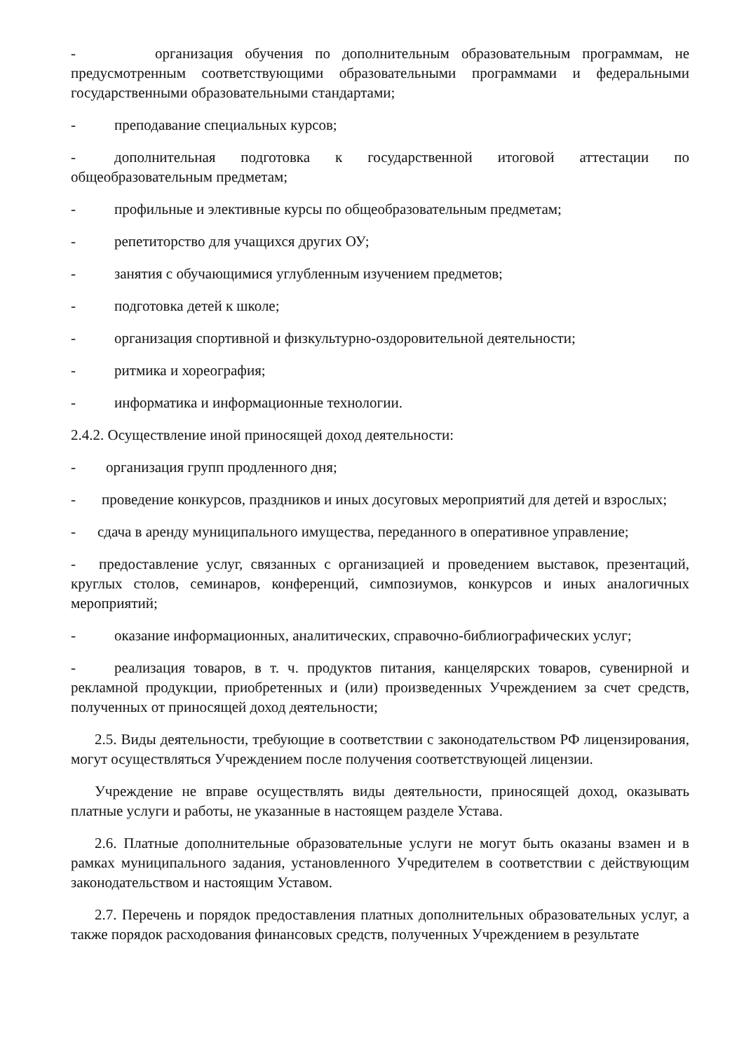- организация обучения по дополнительным образовательным программам, не предусмотренным соответствующими образовательными программами и федеральными государственными образовательными стандартами;
- преподавание специальных курсов;
- дополнительная подготовка к государственной итоговой аттестации по общеобразовательным предметам;
- профильные и элективные курсы по общеобразовательным предметам;
- репетиторство для учащихся других ОУ;
- занятия с обучающимися углубленным изучением предметов;
- подготовка детей к школе;
- организация спортивной и физкультурно-оздоровительной деятельности;
- ритмика и хореография;
- информатика и информационные технологии.
2.4.2. Осуществление иной приносящей доход деятельности:
- организация групп продленного дня;
- проведение конкурсов, праздников и иных досуговых мероприятий для детей и взрослых;
- сдача в аренду муниципального имущества, переданного в оперативное управление;
- предоставление услуг, связанных с организацией и проведением выставок, презентаций, круглых столов, семинаров, конференций, симпозиумов, конкурсов и иных аналогичных мероприятий;
- оказание информационных, аналитических, справочно-библиографических услуг;
- реализация товаров, в т. ч. продуктов питания, канцелярских товаров, сувенирной и рекламной продукции, приобретенных и (или) произведенных Учреждением за счет средств, полученных от приносящей доход деятельности;
2.5. Виды деятельности, требующие в соответствии с законодательством РФ лицензирования, могут осуществляться Учреждением после получения соответствующей лицензии.
Учреждение не вправе осуществлять виды деятельности, приносящей доход, оказывать платные услуги и работы, не указанные в настоящем разделе Устава.
2.6. Платные дополнительные образовательные услуги не могут быть оказаны взамен и в рамках муниципального задания, установленного Учредителем в соответствии с действующим законодательством и настоящим Уставом.
2.7. Перечень и порядок предоставления платных дополнительных образовательных услуг, а также порядок расходования финансовых средств, полученных Учреждением в результате